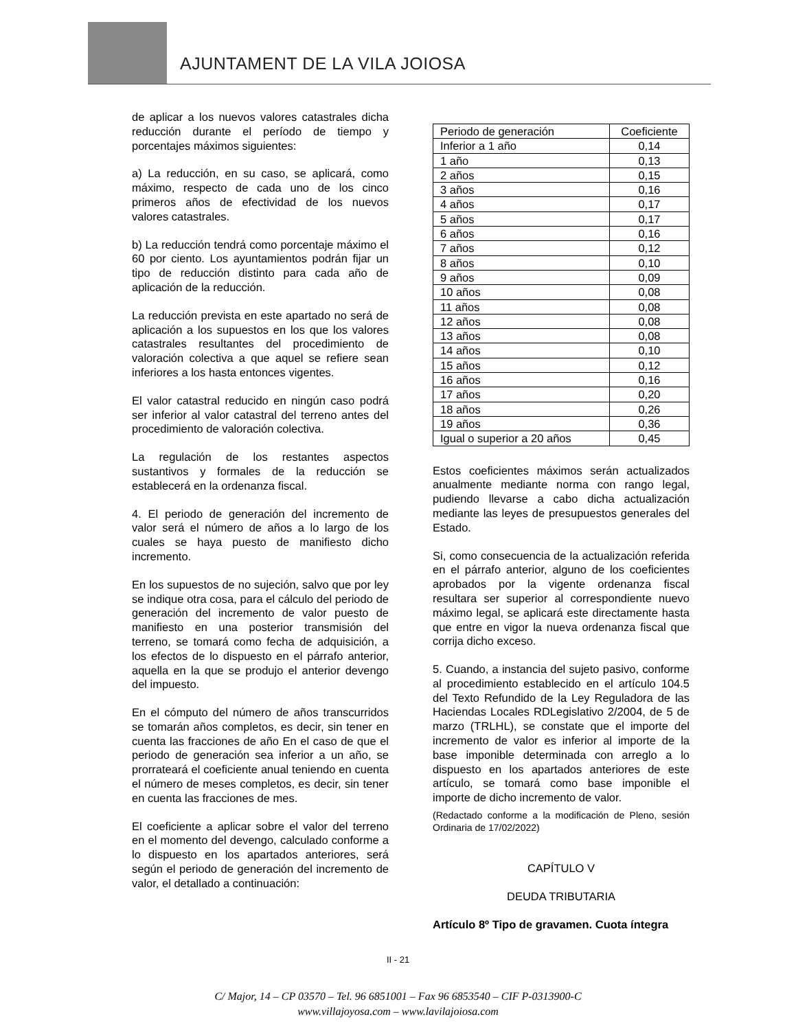AJUNTAMENT DE LA VILA JOIOSA
de aplicar a los nuevos valores catastrales dicha reducción durante el período de tiempo y porcentajes máximos siguientes:
a) La reducción, en su caso, se aplicará, como máximo, respecto de cada uno de los cinco primeros años de efectividad de los nuevos valores catastrales.
b) La reducción tendrá como porcentaje máximo el 60 por ciento. Los ayuntamientos podrán fijar un tipo de reducción distinto para cada año de aplicación de la reducción.
La reducción prevista en este apartado no será de aplicación a los supuestos en los que los valores catastrales resultantes del procedimiento de valoración colectiva a que aquel se refiere sean inferiores a los hasta entonces vigentes.
El valor catastral reducido en ningún caso podrá ser inferior al valor catastral del terreno antes del procedimiento de valoración colectiva.
La regulación de los restantes aspectos sustantivos y formales de la reducción se establecerá en la ordenanza fiscal.
4. El periodo de generación del incremento de valor será el número de años a lo largo de los cuales se haya puesto de manifiesto dicho incremento.
En los supuestos de no sujeción, salvo que por ley se indique otra cosa, para el cálculo del periodo de generación del incremento de valor puesto de manifiesto en una posterior transmisión del terreno, se tomará como fecha de adquisición, a los efectos de lo dispuesto en el párrafo anterior, aquella en la que se produjo el anterior devengo del impuesto.
En el cómputo del número de años transcurridos se tomarán años completos, es decir, sin tener en cuenta las fracciones de año En el caso de que el periodo de generación sea inferior a un año, se prorrateará el coeficiente anual teniendo en cuenta el número de meses completos, es decir, sin tener en cuenta las fracciones de mes.
El coeficiente a aplicar sobre el valor del terreno en el momento del devengo, calculado conforme a lo dispuesto en los apartados anteriores, será según el periodo de generación del incremento de valor, el detallado a continuación:
| Periodo de generación | Coeficiente |
| Inferior a 1 año | 0,14 |
| 1 año | 0,13 |
| 2 años | 0,15 |
| 3 años | 0,16 |
| 4 años | 0,17 |
| 5 años | 0,17 |
| 6 años | 0,16 |
| 7 años | 0,12 |
| 8 años | 0,10 |
| 9 años | 0,09 |
| 10 años | 0,08 |
| 11 años | 0,08 |
| 12 años | 0,08 |
| 13 años | 0,08 |
| 14 años | 0,10 |
| 15 años | 0,12 |
| 16 años | 0,16 |
| 17 años | 0,20 |
| 18 años | 0,26 |
| 19 años | 0,36 |
| Igual o superior a 20 años | 0,45 |
Estos coeficientes máximos serán actualizados anualmente mediante norma con rango legal, pudiendo llevarse a cabo dicha actualización mediante las leyes de presupuestos generales del Estado.
Si, como consecuencia de la actualización referida en el párrafo anterior, alguno de los coeficientes aprobados por la vigente ordenanza fiscal resultara ser superior al correspondiente nuevo máximo legal, se aplicará este directamente hasta que entre en vigor la nueva ordenanza fiscal que corrija dicho exceso.
5. Cuando, a instancia del sujeto pasivo, conforme al procedimiento establecido en el artículo 104.5 del Texto Refundido de la Ley Reguladora de las Haciendas Locales RDLegislativo 2/2004, de 5 de marzo (TRLHL), se constate que el importe del incremento de valor es inferior al importe de la base imponible determinada con arreglo a lo dispuesto en los apartados anteriores de este artículo, se tomará como base imponible el importe de dicho incremento de valor.
(Redactado conforme a la modificación de Pleno, sesión Ordinaria de 17/02/2022)
CAPÍTULO V
DEUDA TRIBUTARIA
Artículo 8º Tipo de gravamen. Cuota íntegra
II - 21
C/ Major, 14 – CP 03570 – Tel. 96 6851001 – Fax 96 6853540 – CIF P-0313900-C
www.villajoyosa.com – www.lavilajoiosa.com